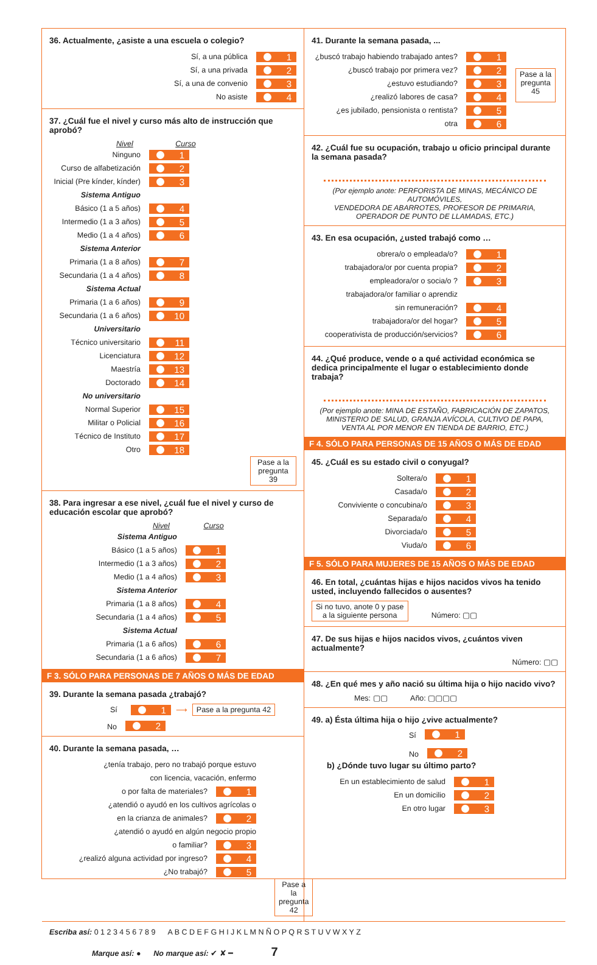36. Actualmente, ¿asiste a una escuela o colegio?
Sí, a una pública 1
Sí, a una privada 2
Sí, a una de convenio 3
No asiste 4
37. ¿Cuál fue el nivel y curso más alto de instrucción que aprobó?
Nivel Curso
Ninguno 1
Curso de alfabetización 2
Inicial (Pre kínder, kínder) 3
Sistema Antiguo
Básico (1 a 5 años) 4
Intermedio (1 a 3 años) 5
Medio (1 a 4 años) 6
Sistema Anterior
Primaria (1 a 8 años) 7
Secundaria (1 a 4 años) 8
Sistema Actual
Primaria (1 a 6 años) 9
Secundaria (1 a 6 años) 10
Universitario
Técnico universitario 11
Licenciatura 12
Maestría 13
Doctorado 14
No universitario
Normal Superior 15
Militar o Policial 16
Técnico de Instituto 17
Otro 18
Pase a la
pregunta 39
38. Para ingresar a ese nivel, ¿cuál fue el nivel y curso de educación escolar que aprobó?
Nivel Curso
Sistema Antiguo
Básico (1 a 5 años) 1
Intermedio (1 a 3 años) 2
Medio (1 a 4 años) 3
Sistema Anterior
Primaria (1 a 8 años) 4
Secundaria (1 a 4 años) 5
Sistema Actual
Primaria (1 a 6 años) 6
Secundaria (1 a 6 años) 7
F 3. SÓLO PARA PERSONAS DE 7 AÑOS O MÁS DE EDAD
39. Durante la semana pasada ¿trabajó?
Sí 1 ⟶ Pase a la pregunta 42
No 2
40. Durante la semana pasada, …
¿tenía trabajo, pero no trabajó porque estuvo
con licencia, vacación, enfermo
o por falta de materiales? 1
¿atendió o ayudó en los cultivos agrícolas o
en la crianza de animales? 2
¿atendió o ayudó en algún negocio propio
o familiar? 3
¿realizó alguna actividad por ingreso? 4
¿No trabajó? 5
Pase a la
pregunta
42
41. Durante la semana pasada, ...
¿buscó trabajo habiendo trabajado antes? 1
¿buscó trabajo por primera vez? 2
¿estuvo estudiando? 3
¿realizó labores de casa? 4
¿es jubilado, pensionista o rentista? 5
otra 6
Pase a la
pregunta
45
42. ¿Cuál fue su ocupación, trabajo u oficio principal durante la semana pasada?
(Por ejemplo anote: PERFORISTA DE MINAS, MECÁNICO DE AUTOMÓVILES,
VENDEDORA DE ABARROTES, PROFESOR DE PRIMARIA,
OPERADOR DE PUNTO DE LLAMADAS, ETC.)
43. En esa ocupación, ¿usted trabajó como …
obrera/o o empleada/o? 1
trabajadora/or por cuenta propia? 2
empleadora/or o socia/o ? 3
trabajadora/or familiar o aprendiz
sin remuneración? 4
trabajadora/or del hogar? 5
cooperativista de producción/servicios? 6
44. ¿Qué produce, vende o a qué actividad económica se dedica principalmente el lugar o establecimiento donde trabaja?
(Por ejemplo anote: MINA DE ESTAÑO, FABRICACIÓN DE ZAPATOS,
MINISTERIO DE SALUD, GRANJA AVÍCOLA, CULTIVO DE PAPA,
VENTA AL POR MENOR EN TIENDA DE BARRIO, ETC.)
F 4. SÓLO PARA PERSONAS DE 15 AÑOS O MÁS DE EDAD
45. ¿Cuál es su estado civil o conyugal?
Soltera/o 1
Casada/o 2
Conviviente o concubina/o 3
Separada/o 4
Divorciada/o 5
Viuda/o 6
F 5. SÓLO PARA MUJERES DE 15 AÑOS O MÁS DE EDAD
46. En total, ¿cuántas hijas e hijos nacidos vivos ha tenido usted, incluyendo fallecidos o ausentes?
Si no tuvo, anote 0 y pase
a la siguiente persona Número: ▢▢
47. De sus hijas e hijos nacidos vivos, ¿cuántos viven actualmente?
Número: ▢▢
48. ¿En qué mes y año nació su última hija o hijo nacido vivo?
Mes: ▢▢ Año: ▢▢▢▢
49. a) Ésta última hija o hijo ¿vive actualmente?
Sí 1
No 2
b) ¿Dónde tuvo lugar su último parto?
En un establecimiento de salud 1
En un domicilio 2
En otro lugar 3
Escriba así: 0 1 2 3 4 5 6 7 8 9 A B C D E F G H I J K L M N Ñ O P Q R S T U V W X Y Z
Marque así: ● No marque así: ✔ ✘ ━ 7